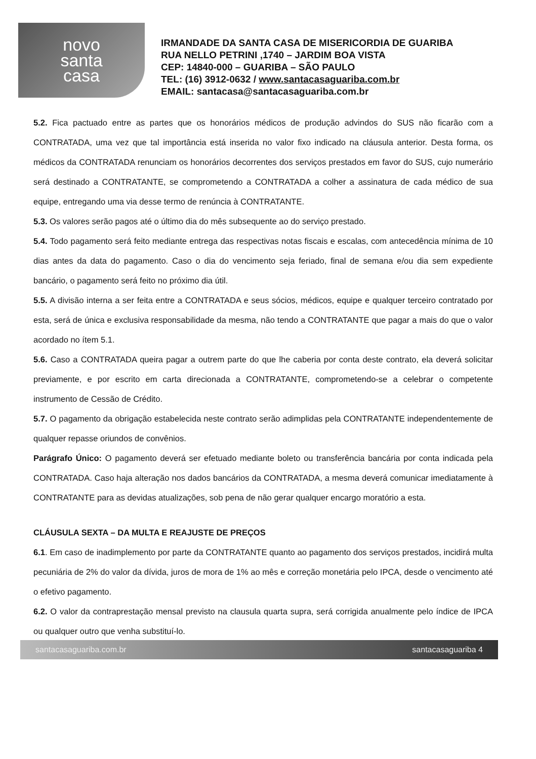novo
santa
casa
IRMANDADE DA SANTA CASA DE MISERICORDIA DE GUARIBA
RUA NELLO PETRINI ,1740 – JARDIM BOA VISTA
CEP: 14840-000 – GUARIBA – SÃO PAULO
TEL: (16) 3912-0632 / www.santacasaguariba.com.br
EMAIL: santacasa@santacasaguariba.com.br
5.2. Fica pactuado entre as partes que os honorários médicos de produção advindos do SUS não ficarão com a CONTRATADA, uma vez que tal importância está inserida no valor fixo indicado na cláusula anterior. Desta forma, os médicos da CONTRATADA renunciam os honorários decorrentes dos serviços prestados em favor do SUS, cujo numerário será destinado a CONTRATANTE, se comprometendo a CONTRATADA a colher a assinatura de cada médico de sua equipe, entregando uma via desse termo de renúncia à CONTRATANTE.
5.3. Os valores serão pagos até o último dia do mês subsequente ao do serviço prestado.
5.4. Todo pagamento será feito mediante entrega das respectivas notas fiscais e escalas, com antecedência mínima de 10 dias antes da data do pagamento. Caso o dia do vencimento seja feriado, final de semana e/ou dia sem expediente bancário, o pagamento será feito no próximo dia útil.
5.5. A divisão interna a ser feita entre a CONTRATADA e seus sócios, médicos, equipe e qualquer terceiro contratado por esta, será de única e exclusiva responsabilidade da mesma, não tendo a CONTRATANTE que pagar a mais do que o valor acordado no ítem 5.1.
5.6. Caso a CONTRATADA queira pagar a outrem parte do que lhe caberia por conta deste contrato, ela deverá solicitar previamente, e por escrito em carta direcionada a CONTRATANTE, comprometendo-se a celebrar o competente instrumento de Cessão de Crédito.
5.7. O pagamento da obrigação estabelecida neste contrato serão adimplidas pela CONTRATANTE independentemente de qualquer repasse oriundos de convênios.
Parágrafo Único: O pagamento deverá ser efetuado mediante boleto ou transferência bancária por conta indicada pela CONTRATADA. Caso haja alteração nos dados bancários da CONTRATADA, a mesma deverá comunicar imediatamente à CONTRATANTE para as devidas atualizações, sob pena de não gerar qualquer encargo moratório a esta.
CLÁUSULA SEXTA – DA MULTA E REAJUSTE DE PREÇOS
6.1. Em caso de inadimplemento por parte da CONTRATANTE quanto ao pagamento dos serviços prestados, incidirá multa pecuniária de 2% do valor da dívida, juros de mora de 1% ao mês e correção monetária pelo IPCA, desde o vencimento até o efetivo pagamento.
6.2. O valor da contraprestação mensal previsto na clausula quarta supra, será corrigida anualmente pelo índice de IPCA ou qualquer outro que venha substituí-lo.
santacasaguariba.com.br santacasaguariba 4